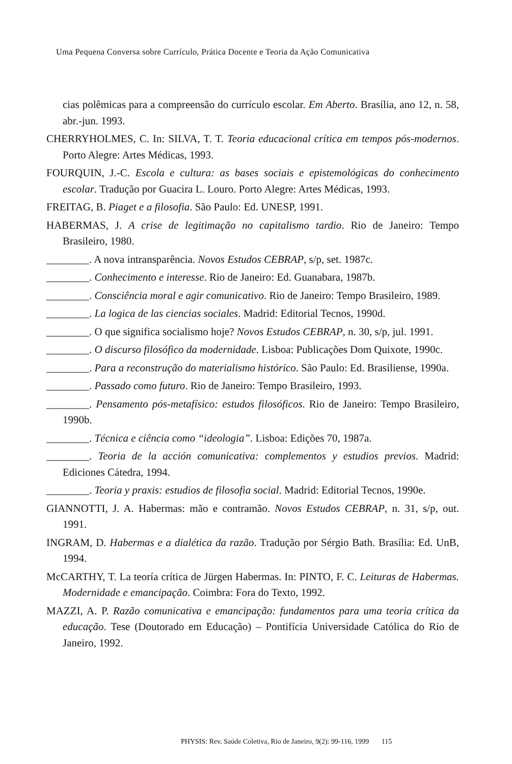Uma Pequena Conversa sobre Currículo, Prática Docente e Teoria da Ação Comunicativa
cias polêmicas para a compreensão do currículo escolar. Em Aberto. Brasília, ano 12, n. 58, abr.-jun. 1993.
CHERRYHOLMES, C. In: SILVA, T. T. Teoria educacional crítica em tempos pós-modernos. Porto Alegre: Artes Médicas, 1993.
FOURQUIN, J.-C. Escola e cultura: as bases sociais e epistemológicas do conhecimento escolar. Tradução por Guacira L. Louro. Porto Alegre: Artes Médicas, 1993.
FREITAG, B. Piaget e a filosofia. São Paulo: Ed. UNESP, 1991.
HABERMAS, J. A crise de legitimação no capitalismo tardio. Rio de Janeiro: Tempo Brasileiro, 1980.
________. A nova intransparência. Novos Estudos CEBRAP, s/p, set. 1987c.
________. Conhecimento e interesse. Rio de Janeiro: Ed. Guanabara, 1987b.
________. Consciência moral e agir comunicativo. Rio de Janeiro: Tempo Brasileiro, 1989.
________. La logica de las ciencias sociales. Madrid: Editorial Tecnos, 1990d.
________. O que significa socialismo hoje? Novos Estudos CEBRAP, n. 30, s/p, jul. 1991.
________. O discurso filosófico da modernidade. Lisboa: Publicações Dom Quixote, 1990c.
________. Para a reconstrução do materialismo histórico. São Paulo: Ed. Brasiliense, 1990a.
________. Passado como futuro. Rio de Janeiro: Tempo Brasileiro, 1993.
________. Pensamento pós-metafísico: estudos filosóficos. Rio de Janeiro: Tempo Brasileiro, 1990b.
________. Técnica e ciência como “ideologia”. Lisboa: Edições 70, 1987a.
________. Teoria de la acción comunicativa: complementos y estudios previos. Madrid: Ediciones Cátedra, 1994.
________. Teoria y praxis: estudios de filosofia social. Madrid: Editorial Tecnos, 1990e.
GIANNOTTI, J. A. Habermas: mão e contramão. Novos Estudos CEBRAP, n. 31, s/p, out. 1991.
INGRAM, D. Habermas e a dialética da razão. Tradução por Sérgio Bath. Brasília: Ed. UnB, 1994.
McCARTHY, T. La teoría crítica de Jürgen Habermas. In: PINTO, F. C. Leituras de Habermas. Modernidade e emancipação. Coimbra: Fora do Texto, 1992.
MAZZI, A. P. Razão comunicativa e emancipação: fundamentos para uma teoria crítica da educação. Tese (Doutorado em Educação) – Pontifícia Universidade Católica do Rio de Janeiro, 1992.
PHYSIS: Rev. Saúde Coletiva, Rio de Janeiro, 9(2): 99-116, 1999 115